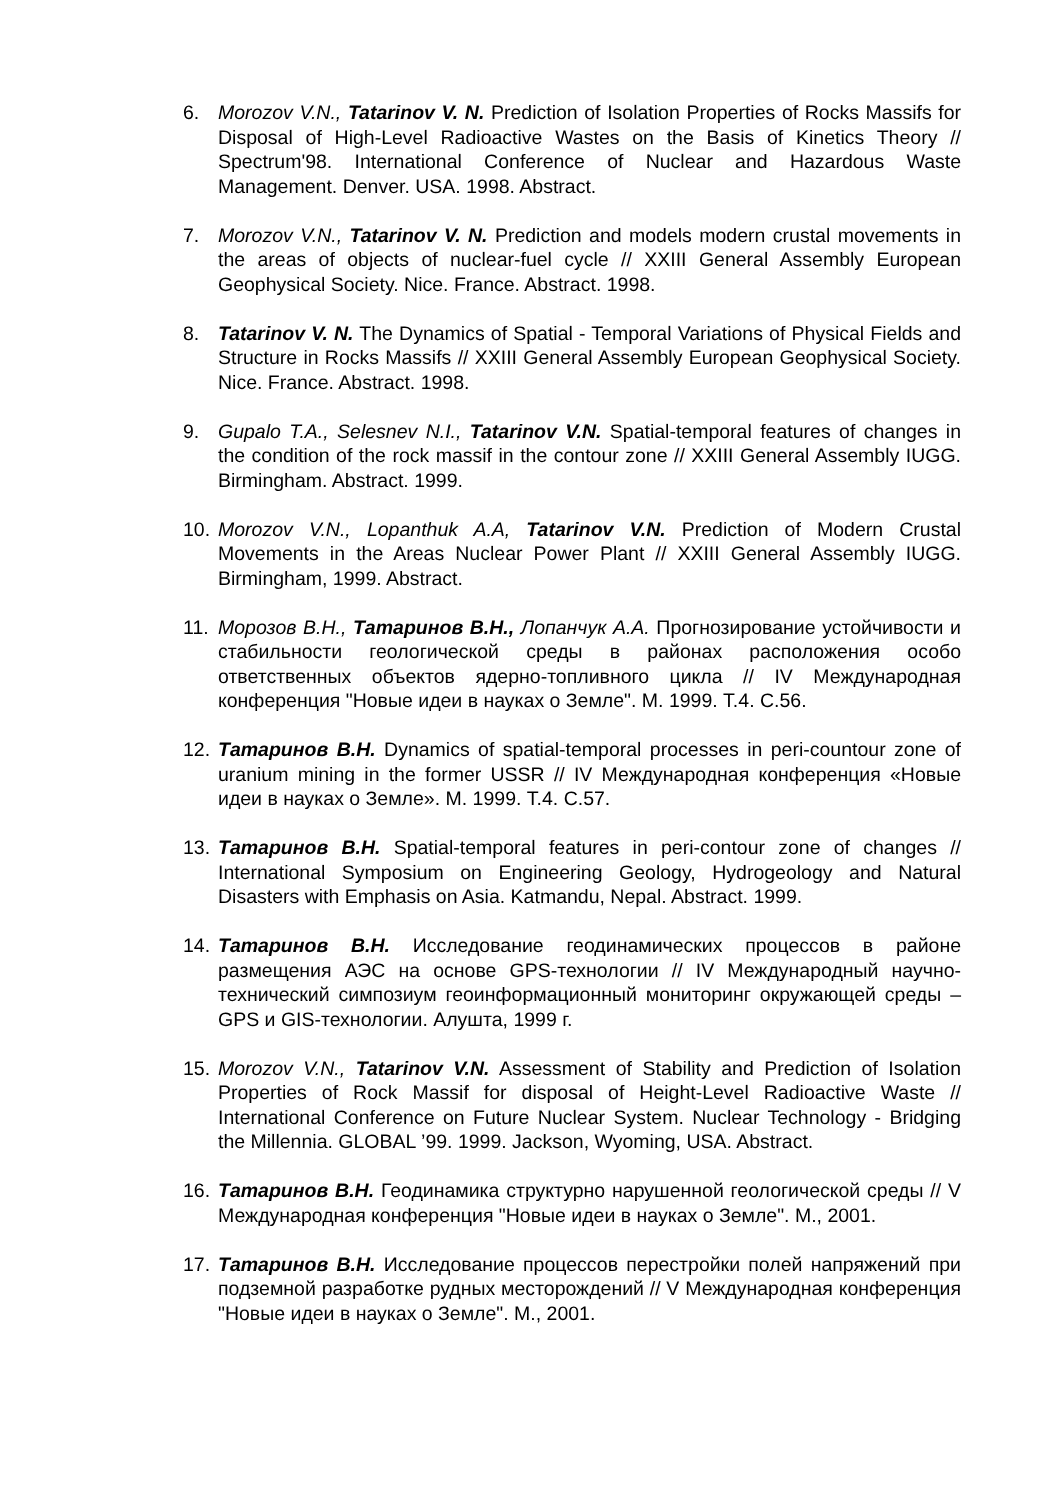6. Morozov V.N., Tatarinov V. N. Prediction of Isolation Properties of Rocks Massifs for Disposal of High-Level Radioactive Wastes on the Basis of Kinetics Theory // Spectrum'98. International Conference of Nuclear and Hazardous Waste Management. Denver. USA. 1998. Abstract.
7. Morozov V.N., Tatarinov V. N. Prediction and models modern crustal movements in the areas of objects of nuclear-fuel cycle // XXIII General Assembly European Geophysical Society. Nice. France. Abstract. 1998.
8. Tatarinov V. N. The Dynamics of Spatial - Temporal Variations of Physical Fields and Structure in Rocks Massifs // XXIII General Assembly European Geophysical Society. Nice. France. Abstract. 1998.
9. Gupalo T.A., Selesnev N.I., Tatarinov V.N. Spatial-temporal features of changes in the condition of the rock massif in the contour zone // XXIII General Assembly IUGG. Birmingham. Abstract. 1999.
10. Morozov V.N., Lopanthuk A.A, Tatarinov V.N. Prediction of Modern Crustal Movements in the Areas Nuclear Power Plant // XXIII General Assembly IUGG. Birmingham, 1999. Abstract.
11. Морозов В.Н., Татаринов В.Н., Лопанчук А.А. Прогнозирование устойчивости и стабильности геологической среды в районах расположения особо ответственных объектов ядерно-топливного цикла // IV Международная конференция "Новые идеи в науках о Земле". М. 1999. Т.4. С.56.
12. Татаринов В.Н. Dynamics of spatial-temporal processes in peri-countour zone of uranium mining in the former USSR // IV Международная конференция «Новые идеи в науках о Земле». М. 1999. Т.4. С.57.
13. Татаринов В.Н. Spatial-temporal features in peri-contour zone of changes // International Symposium on Engineering Geology, Hydrogeology and Natural Disasters with Emphasis on Asia. Katmandu, Nepal. Abstract. 1999.
14. Татаринов В.Н. Исследование геодинамических процессов в районе размещения АЭС на основе GPS-технологии // IV Международный научно-технический симпозиум геоинформационный мониторинг окружающей среды – GPS и GIS-технологии. Алушта, 1999 г.
15. Morozov V.N., Tatarinov V.N. Assessment of Stability and Prediction of Isolation Properties of Rock Massif for disposal of Height-Level Radioactive Waste // International Conference on Future Nuclear System. Nuclear Technology - Bridging the Millennia. GLOBAL ’99. 1999. Jackson, Wyoming, USA. Abstract.
16. Татаринов В.Н. Геодинамика структурно нарушенной геологической среды // V Международная конференция "Новые идеи в науках о Земле". М., 2001.
17. Татаринов В.Н. Исследование процессов перестройки полей напряжений при подземной разработке рудных месторождений // V Международная конференция "Новые идеи в науках о Земле". М., 2001.